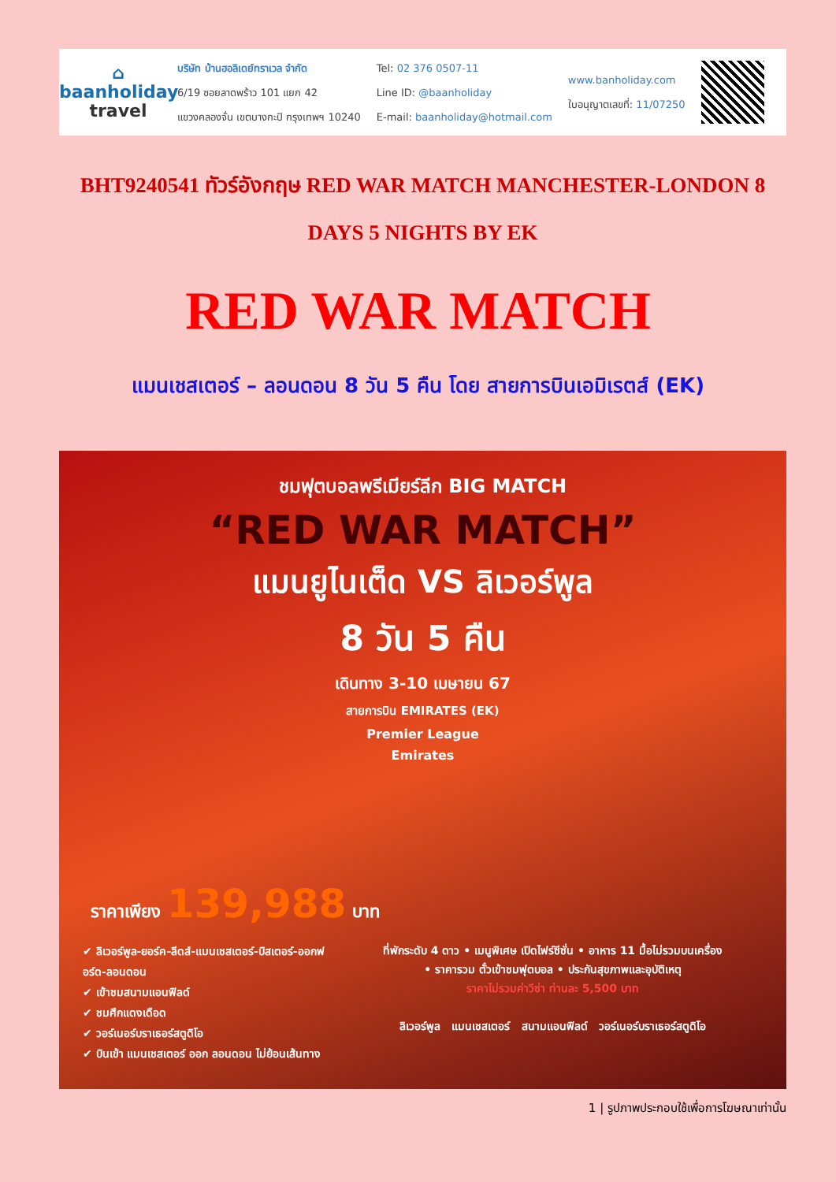⌂
baanholiday
travel
บริษัท บ้านฮอลิเดย์ทราเวล จำกัด
6/19 ซอยลาดพร้าว 101 แยก 42
แขวงคลองจั่น เขตบางกะปิ กรุงเทพฯ 10240
Tel: 02 376 0507-11
Line ID: @baanholiday
E-mail: baanholiday@hotmail.com
www.banholiday.com
ใบอนุญาตเลขที่: 11/07250
BHT9240541 ทัวร์อังกฤษ RED WAR MATCH MANCHESTER-LONDON 8 DAYS 5 NIGHTS BY EK
RED WAR MATCH
แมนเชสเตอร์ – ลอนดอน 8 วัน 5 คืน โดย สายการบินเอมิเรตส์ (EK)
ชมฟุตบอลพรีเมียร์ลีก BIG MATCH
“RED WAR MATCH”
แมนยูไนเต็ด VS ลิเวอร์พูล
8 วัน 5 คืน
เดินทาง 3-10 เมษายน 67
สายการบิน EMIRATES (EK)
Premier League
Emirates
ราคาเพียง 139,988 บาท
✔ ลิเวอร์พูล-ยอร์ค-ลีดส์-แมนเชสเตอร์-บิสเตอร์-ออกฟอร์ด-ลอนดอน
✔ เข้าชมสนามแอนฟิลด์
✔ ชมศึกแดงเดือด
✔ วอร์เนอร์บราเธอร์สตูดิโอ
✔ บินเข้า แมนเชสเตอร์ ออก ลอนดอน ไม่ย้อนเส้นทาง
ที่พักระดับ 4 ดาว • เมนูพิเศษ เปิดไฟร์ซีซั่น • อาหาร 11 มื้อไม่รวมบนเครื่อง
• ราคารวม ตั๋วเข้าชมฟุตบอล • ประกันสุขภาพและอุบัติเหตุ
ราคาไม่รวมค่าวีซ่า ท่านละ 5,500 บาท
ลิเวอร์พูล แมนเชสเตอร์ สนามแอนฟิลด์ วอร์เนอร์บราเธอร์สตูดิโอ
1 | รูปภาพประกอบใช้เพื่อการโฆษณาเท่านั้น